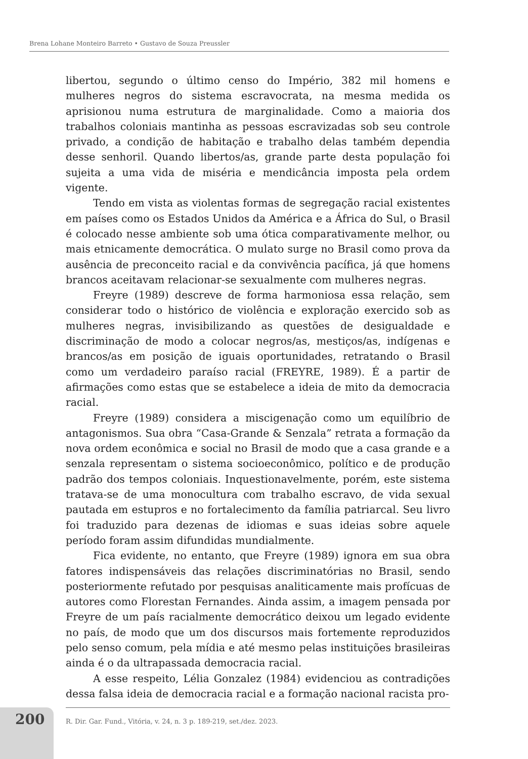Brena Lohane Monteiro Barreto • Gustavo de Souza Preussler
libertou, segundo o último censo do Império, 382 mil homens e mulheres negros do sistema escravocrata, na mesma medida os aprisionou numa estrutura de marginalidade. Como a maioria dos trabalhos coloniais mantinha as pessoas escravizadas sob seu controle privado, a condição de habitação e trabalho delas também dependia desse senhoril. Quando libertos/as, grande parte desta população foi sujeita a uma vida de miséria e mendicância imposta pela ordem vigente.
Tendo em vista as violentas formas de segregação racial existentes em países como os Estados Unidos da América e a África do Sul, o Brasil é colocado nesse ambiente sob uma ótica comparativamente melhor, ou mais etnicamente democrática. O mulato surge no Brasil como prova da ausência de preconceito racial e da convivência pacífica, já que homens brancos aceitavam relacionar-se sexualmente com mulheres negras.
Freyre (1989) descreve de forma harmoniosa essa relação, sem considerar todo o histórico de violência e exploração exercido sob as mulheres negras, invisibilizando as questões de desigualdade e discriminação de modo a colocar negros/as, mestiços/as, indígenas e brancos/as em posição de iguais oportunidades, retratando o Brasil como um verdadeiro paraíso racial (FREYRE, 1989). É a partir de afirmações como estas que se estabelece a ideia de mito da democracia racial.
Freyre (1989) considera a miscigenação como um equilíbrio de antagonismos. Sua obra “Casa-Grande & Senzala” retrata a formação da nova ordem econômica e social no Brasil de modo que a casa grande e a senzala representam o sistema socioeconômico, político e de produção padrão dos tempos coloniais. Inquestionavelmente, porém, este sistema tratava-se de uma monocultura com trabalho escravo, de vida sexual pautada em estupros e no fortalecimento da família patriarcal. Seu livro foi traduzido para dezenas de idiomas e suas ideias sobre aquele período foram assim difundidas mundialmente.
Fica evidente, no entanto, que Freyre (1989) ignora em sua obra fatores indispensáveis das relações discriminatórias no Brasil, sendo posteriormente refutado por pesquisas analiticamente mais profícuas de autores como Florestan Fernandes. Ainda assim, a imagem pensada por Freyre de um país racialmente democrático deixou um legado evidente no país, de modo que um dos discursos mais fortemente reproduzidos pelo senso comum, pela mídia e até mesmo pelas instituições brasileiras ainda é o da ultrapassada democracia racial.
A esse respeito, Lélia Gonzalez (1984) evidenciou as contradições dessa falsa ideia de democracia racial e a formação nacional racista pro-
200
R. Dir. Gar. Fund., Vitória, v. 24, n. 3 p. 189-219, set./dez. 2023.